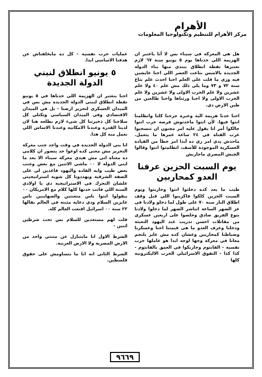الأهرام
مركز الأهرام للتنظيم وتكنولوجيا المعلومات
هل هي المعركة في سيناء بس لا أنا باعتبر ان الهزيمة اللي خدناها يوم ٥ يونيو سنة ٦٧ لازم نعتبرها نقطة انطلاق نبتدي منها بناء الدولة الجديدة بالاسس بتاعت العصر اللي احنا عايشين فيه وزي ما قلت على العلم احنا احدث علم بتاع سنة ٧٢ و ٧٣ وما يلي ذلك مش علم ٤٠ ولا علم عشرين ولا علم الحرب الاولى ولا عشرين ولا علم الحرب الاولى ولا احنا ورثناها واحنا طالعين من طين الارض دي.
احنا خدنا هزيمة اليه وعبرة جرحنا كلنا واتظلمنا انتوا فيها. لأن انتوا ماخدتوش فرصة حرب انتوا جالكوا أمر انا بقول عليه امر مجنون ان تنسحبوا غرب القناة في ٢٤ ساعة عمرها ما يتعمل. ماحدش يدي امر زي ده أبدا امر خطأ من القيادة العسكرية الموجودة للأسف، اتظلمتوا انتوا وقالوا الجيش المصري ماحاربش
يوم السبت الحزين عرفنا العدو كمحاربين
طيب ما بعد كده دخلتوا انتوا وحاربتوا ويوم السبت الحزين كلكوا فاكرينوا اللي قبل وقف اطلاق النار سنة ٧٠ على طول لما دخلو ولادنا في عز الضهر الساعة اتناشر الضهر لما دخلوا ولادنا بتوع الفريق صادق وخلصوا على اربعين عسكري من مقاتلات احسن تدريب عند اليهود التعبئة ودخلنا وعرف العدو ما هي قيمتنا احنا وعسكرنا وضباطنا كمحاربين وعشان كده مش عايز يلتحم معانا في معركة وجها لوجه ابدا هو عاملها حرب نفسية - الفانتوم وحاربكوا في العمق بالفانتوم - كذا كذا - التفوق الاسرائيلي الحرب الاليكترونية كلها
عمليات حرب نفسية - كل ده مايخلفناش عن هدفنا الاساسي ابدا.
٥ يونيو انطلاق لنبني الدولة الجديدة
احنا بنعتبر ان الهزيمة اللي خدناها في ٥ يونيو نقطة انطلاق لنبني الدولة الجديدة مش بس في الميدان العسكري لتحرير ارضنا - بل في الميدان الاقتصادي وفي الميدان السياسي وتكتلي كل سلاحنا كل ذخيرتنا كل شيء لازم نطلعه هنا لان لدينا القدرة وعندنا الامكانيه وعندنا الاساس اللي نعمل منه كل هذا.
انا بني الدولة الجديدة في وقت واحد جنب معركة التحرير مش معنى كده اوعوا حد يتصور ان كلامي ده معناه اني مش هيدي معركة سيناء الا بعد ما ابني الدولة لا ٠٠ ماشي الاثنين مع بعض وجنب بعض طيب وايه القادة واليهود قاعدين لي على الضفة الشرقية ويهددونا كل شوية استراتيجيتي علشان التحرك في الاستراتيجية دي يا اولادي السنة اللي فاتت خدتها كلها كلام مع الامريكان ٠٠ بيقولوا انتوا ناس متعنتين والصهاينين ناس عايزين السلام ودي دعاية مثبتة في العالم بقالها ٢٢ سنة ٠٠ اسرائيل اقنعت العالم كله.
قلت لهم مستعدين للسلام بس تحت شرطين اثنين -
الشرط الاول انا مابتنازل عن متنتي واحد من الارض المصرية ولا الارض العربية.
الشرط الثاني انه انا ما بتساومش على حقوق فلسطين.
٩٦٦٩